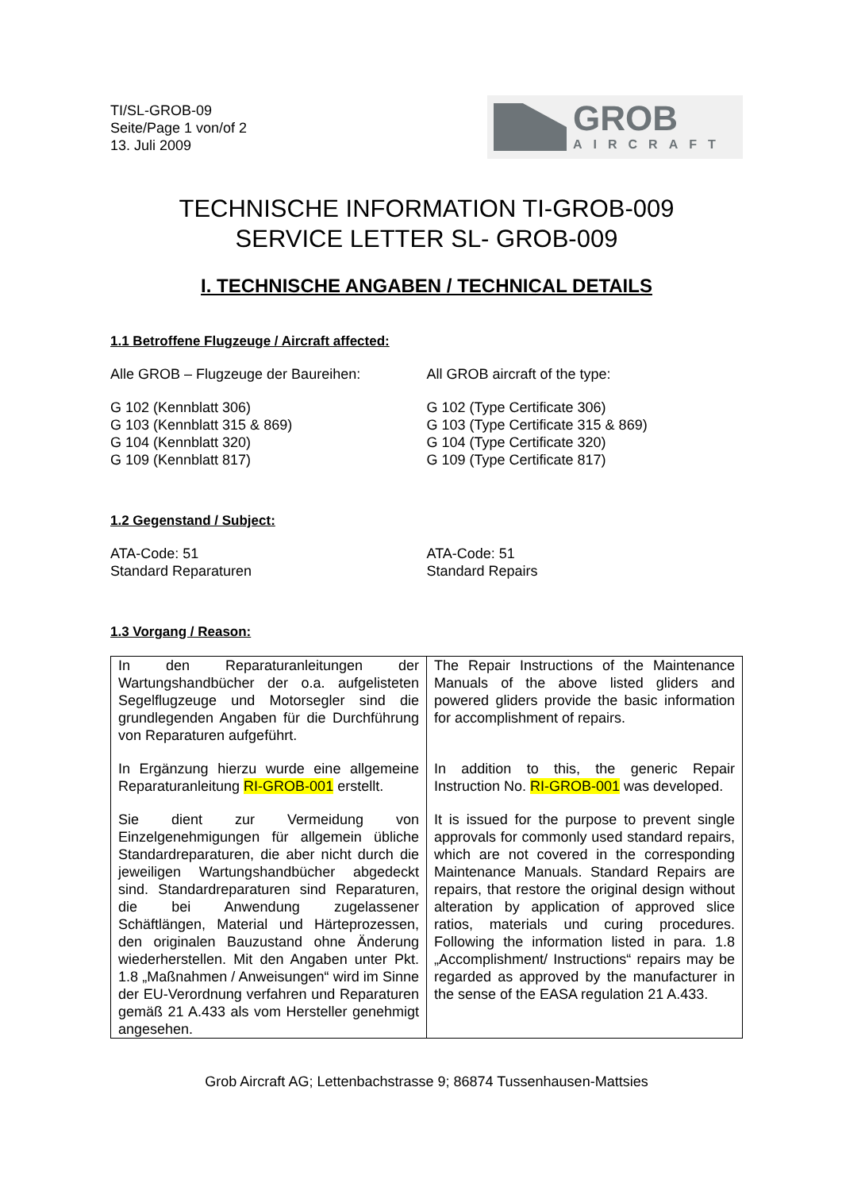TI/SL-GROB-09
Seite/Page 1 von/of 2
13. Juli 2009
GROB
AIRCRAFT
TECHNISCHE INFORMATION TI-GROB-009
SERVICE LETTER SL- GROB-009
I. TECHNISCHE ANGABEN / TECHNICAL DETAILS
1.1 Betroffene Flugzeuge / Aircraft affected:
Alle GROB – Flugzeuge der Baureihen:
G 102 (Kennblatt 306)
G 103 (Kennblatt 315 & 869)
G 104 (Kennblatt 320)
G 109 (Kennblatt 817)
All GROB aircraft of the type:
G 102 (Type Certificate 306)
G 103 (Type Certificate 315 & 869)
G 104 (Type Certificate 320)
G 109 (Type Certificate 817)
1.2 Gegenstand / Subject:
ATA-Code: 51
Standard Reparaturen
ATA-Code: 51
Standard Repairs
1.3 Vorgang / Reason:
| In den Reparaturanleitungen der Wartungshandbücher der o.a. aufgelisteten Segelflugzeuge und Motorsegler sind die grundlegenden Angaben für die Durchführung von Reparaturen aufgeführt. In Ergänzung hierzu wurde eine allgemeine Reparaturanleitung RI-GROB-001 erstellt. Sie dient zur Vermeidung von Einzelgenehmigungen für allgemein übliche Standardreparaturen, die aber nicht durch die jeweiligen Wartungshandbücher abgedeckt sind. Standardreparaturen sind Reparaturen, die bei Anwendung zugelassener Schäftlängen, Material und Härteprozessen, den originalen Bauzustand ohne Änderung wiederherstellen. Mit den Angaben unter Pkt. 1.8 „Maßnahmen / Anweisungen“ wird im Sinne der EU-Verordnung verfahren und Reparaturen gemäß 21 A.433 als vom Hersteller genehmigt angesehen. | The Repair Instructions of the Maintenance Manuals of the above listed gliders and powered gliders provide the basic information for accomplishment of repairs. In addition to this, the generic Repair Instruction No. RI-GROB-001 was developed. It is issued for the purpose to prevent single approvals for commonly used standard repairs, which are not covered in the corresponding Maintenance Manuals. Standard Repairs are repairs, that restore the original design without alteration by application of approved slice ratios, materials und curing procedures. Following the information listed in para. 1.8 „Accomplishment/ Instructions“ repairs may be regarded as approved by the manufacturer in the sense of the EASA regulation 21 A.433. |
Grob Aircraft AG; Lettenbachstrasse 9; 86874 Tussenhausen-Mattsies